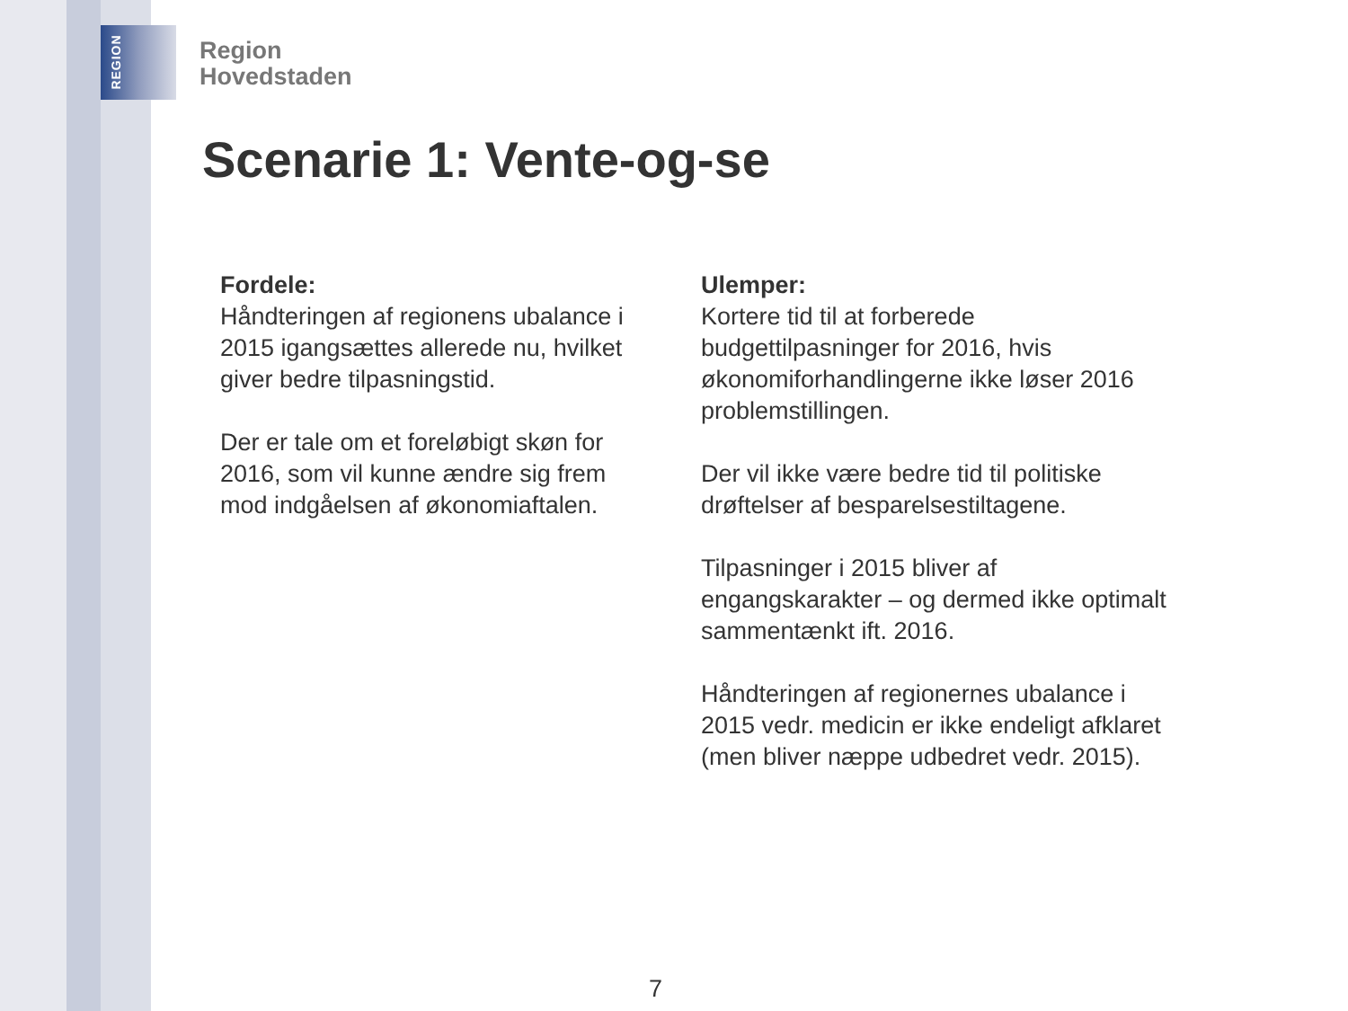REGION
Region
Hovedstaden
Scenarie 1: Vente-og-se
Fordele:
Håndteringen af regionens ubalance i 2015 igangsættes allerede nu, hvilket giver bedre tilpasningstid.
Der er tale om et foreløbigt skøn for 2016, som vil kunne ændre sig frem mod indgåelsen af økonomiaftalen.
Ulemper:
Kortere tid til at forberede budgettilpasninger for 2016, hvis økonomiforhandlingerne ikke løser 2016 problemstillingen.
Der vil ikke være bedre tid til politiske drøftelser af besparelsestiltagene.
Tilpasninger i 2015 bliver af engangskarakter – og dermed ikke optimalt sammentænkt ift. 2016.
Håndteringen af regionernes ubalance i 2015 vedr. medicin er ikke endeligt afklaret (men bliver næppe udbedret vedr. 2015).
7